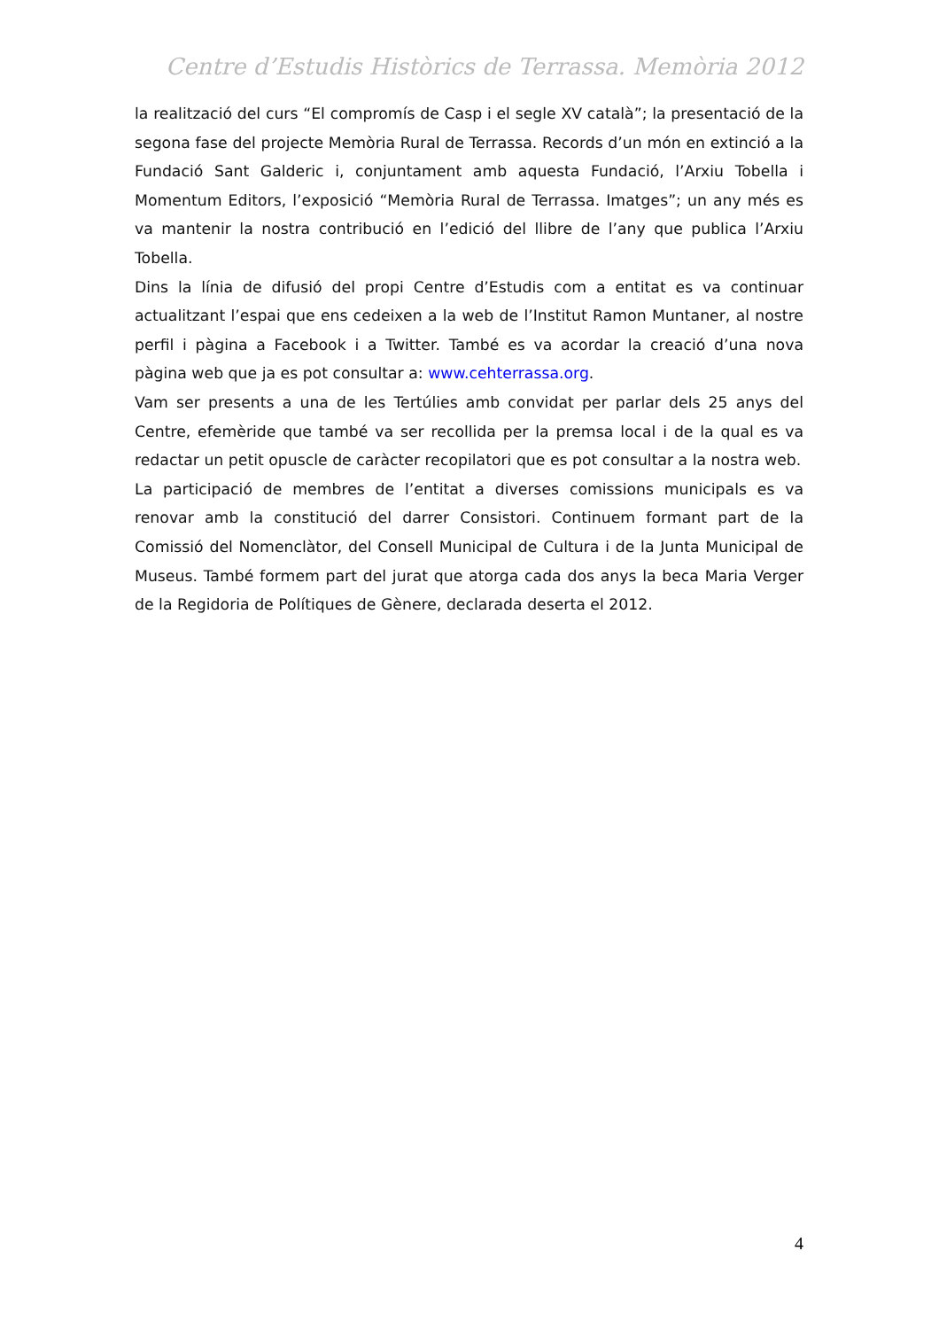Centre d’Estudis Històrics de Terrassa. Memòria 2012
la realització del curs “El compromís de Casp i el segle XV català”; la presentació de la segona fase del projecte Memòria Rural de Terrassa. Records d’un món en extinció a la Fundació Sant Galderic i, conjuntament amb aquesta Fundació, l’Arxiu Tobella i Momentum Editors, l’exposició “Memòria Rural de Terrassa. Imatges”; un any més es va mantenir la nostra contribució en l’edició del llibre de l’any que publica l’Arxiu Tobella.
Dins la línia de difusió del propi Centre d’Estudis com a entitat es va continuar actualitzant l’espai que ens cedeixen a la web de l’Institut Ramon Muntaner, al nostre perfil i pàgina a Facebook i a Twitter. També es va acordar la creació d’una nova pàgina web que ja es pot consultar a: www.cehterrassa.org.
Vam ser presents a una de les Tertúlies amb convidat per parlar dels 25 anys del Centre, efemèride que també va ser recollida per la premsa local i de la qual es va redactar un petit opuscle de caràcter recopilatori que es pot consultar a la nostra web.
La participació de membres de l’entitat a diverses comissions municipals es va renovar amb la constitució del darrer Consistori. Continuem formant part de la Comissió del Nomenclàtor, del Consell Municipal de Cultura i de la Junta Municipal de Museus. També formem part del jurat que atorga cada dos anys la beca Maria Verger de la Regidoria de Polítiques de Gènere, declarada deserta el 2012.
4